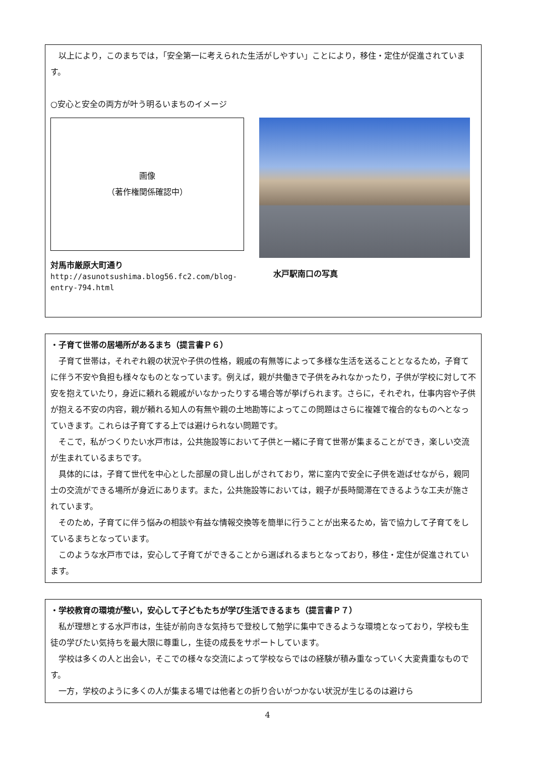以上により，このまちでは，「安全第一に考えられた生活がしやすい」ことにより，移住・定住が促進されています。
○安心と安全の両方が叶う明るいまちのイメージ
画像
（著作権関係確認中）
対馬市厳原大町通り
http://asunotsushima.blog56.fc2.com/blog-
entry-794.html
水戸駅南口の写真
・子育て世帯の居場所があるまち（提言書Ｐ６）
子育て世帯は，それぞれ親の状況や子供の性格，親戚の有無等によって多様な生活を送ることとなるため，子育てに伴う不安や負担も様々なものとなっています。例えば，親が共働きで子供をみれなかったり，子供が学校に対して不安を抱えていたり，身近に頼れる親戚がいなかったりする場合等が挙げられます。さらに，それぞれ，仕事内容や子供が抱える不安の内容，親が頼れる知人の有無や親の土地勘等によってこの問題はさらに複雑で複合的なものへとなっていきます。これらは子育てする上では避けられない問題です。
そこで，私がつくりたい水戸市は，公共施設等において子供と一緒に子育て世帯が集まることができ，楽しい交流が生まれているまちです。
具体的には，子育て世代を中心とした部屋の貸し出しがされており，常に室内で安全に子供を遊ばせながら，親同士の交流ができる場所が身近にあります。また，公共施設等においては，親子が長時間滞在できるような工夫が施されています。
そのため，子育てに伴う悩みの相談や有益な情報交換等を簡単に行うことが出来るため，皆で協力して子育てをしているまちとなっています。
このような水戸市では，安心して子育てができることから選ばれるまちとなっており，移住・定住が促進されています。
・学校教育の環境が整い，安心して子どもたちが学び生活できるまち（提言書Ｐ７）
私が理想とする水戸市は，生徒が前向きな気持ちで登校して勉学に集中できるような環境となっており，学校も生徒の学びたい気持ちを最大限に尊重し，生徒の成長をサポートしています。
学校は多くの人と出会い，そこでの様々な交流によって学校ならではの経験が積み重なっていく大変貴重なものです。
一方，学校のように多くの人が集まる場では他者との折り合いがつかない状況が生じるのは避けら
4